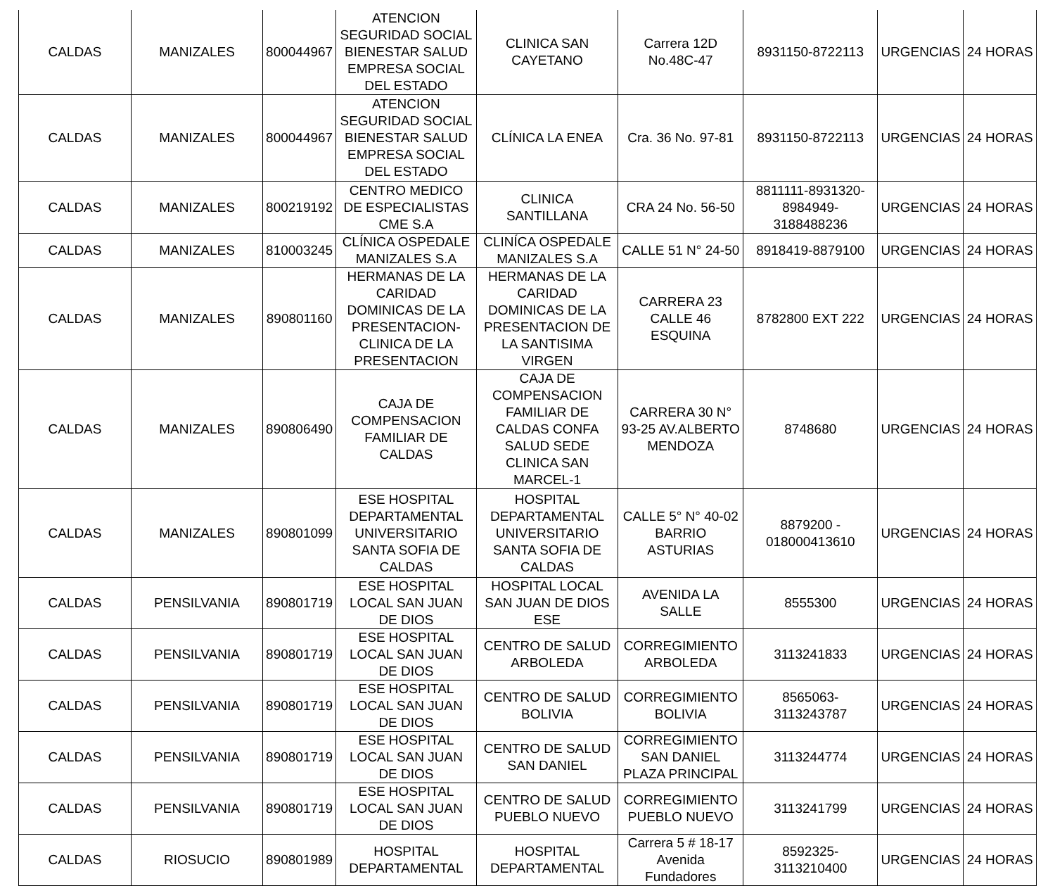| CALDAS | MANIZALES | 800044967 | ATENCION SEGURIDAD SOCIAL BIENESTAR SALUD EMPRESA SOCIAL DEL ESTADO | CLINICA SAN CAYETANO | Carrera 12D No.48C-47 | 8931150-8722113 | URGENCIAS | 24 HORAS |
| CALDAS | MANIZALES | 800044967 | ATENCION SEGURIDAD SOCIAL BIENESTAR SALUD EMPRESA SOCIAL DEL ESTADO | CLÍNICA LA ENEA | Cra. 36 No. 97-81 | 8931150-8722113 | URGENCIAS | 24 HORAS |
| CALDAS | MANIZALES | 800219192 | CENTRO MEDICO DE ESPECIALISTAS CME S.A | CLINICA SANTILLANA | CRA 24 No. 56-50 | 8811111-8931320-8984949-3188488236 | URGENCIAS | 24 HORAS |
| CALDAS | MANIZALES | 810003245 | CLÍNICA OSPEDALE MANIZALES S.A | CLINÍCA OSPEDALE MANIZALES S.A | CALLE 51 N° 24-50 | 8918419-8879100 | URGENCIAS | 24 HORAS |
| CALDAS | MANIZALES | 890801160 | HERMANAS DE LA CARIDAD DOMINICAS DE LA PRESENTACION-CLINICA DE LA PRESENTACION | HERMANAS DE LA CARIDAD DOMINICAS DE LA PRESENTACION DE LA SANTISIMA VIRGEN | CARRERA 23 CALLE 46 ESQUINA | 8782800 EXT 222 | URGENCIAS | 24 HORAS |
| CALDAS | MANIZALES | 890806490 | CAJA DE COMPENSACION FAMILIAR DE CALDAS | CAJA DE COMPENSACION FAMILIAR DE CALDAS CONFA SALUD SEDE CLINICA SAN MARCEL-1 | CARRERA 30 N° 93-25 AV.ALBERTO MENDOZA | 8748680 | URGENCIAS | 24 HORAS |
| CALDAS | MANIZALES | 890801099 | ESE HOSPITAL DEPARTAMENTAL UNIVERSITARIO SANTA SOFIA DE CALDAS | HOSPITAL DEPARTAMENTAL UNIVERSITARIO SANTA SOFIA DE CALDAS | CALLE 5° N° 40-02 BARRIO ASTURIAS | 8879200 - 018000413610 | URGENCIAS | 24 HORAS |
| CALDAS | PENSILVANIA | 890801719 | ESE HOSPITAL LOCAL SAN JUAN DE DIOS | HOSPITAL LOCAL SAN JUAN DE DIOS ESE | AVENIDA LA SALLE | 8555300 | URGENCIAS | 24 HORAS |
| CALDAS | PENSILVANIA | 890801719 | ESE HOSPITAL LOCAL SAN JUAN DE DIOS | CENTRO DE SALUD ARBOLEDA | CORREGIMIENTO ARBOLEDA | 3113241833 | URGENCIAS | 24 HORAS |
| CALDAS | PENSILVANIA | 890801719 | ESE HOSPITAL LOCAL SAN JUAN DE DIOS | CENTRO DE SALUD BOLIVIA | CORREGIMIENTO BOLIVIA | 8565063-3113243787 | URGENCIAS | 24 HORAS |
| CALDAS | PENSILVANIA | 890801719 | ESE HOSPITAL LOCAL SAN JUAN DE DIOS | CENTRO DE SALUD SAN DANIEL | CORREGIMIENTO SAN DANIEL PLAZA PRINCIPAL | 3113244774 | URGENCIAS | 24 HORAS |
| CALDAS | PENSILVANIA | 890801719 | ESE HOSPITAL LOCAL SAN JUAN DE DIOS | CENTRO DE SALUD PUEBLO NUEVO | CORREGIMIENTO PUEBLO NUEVO | 3113241799 | URGENCIAS | 24 HORAS |
| CALDAS | RIOSUCIO | 890801989 | HOSPITAL DEPARTAMENTAL | HOSPITAL DEPARTAMENTAL | Carrera 5 # 18-17 Avenida Fundadores | 8592325-3113210400 | URGENCIAS | 24 HORAS |